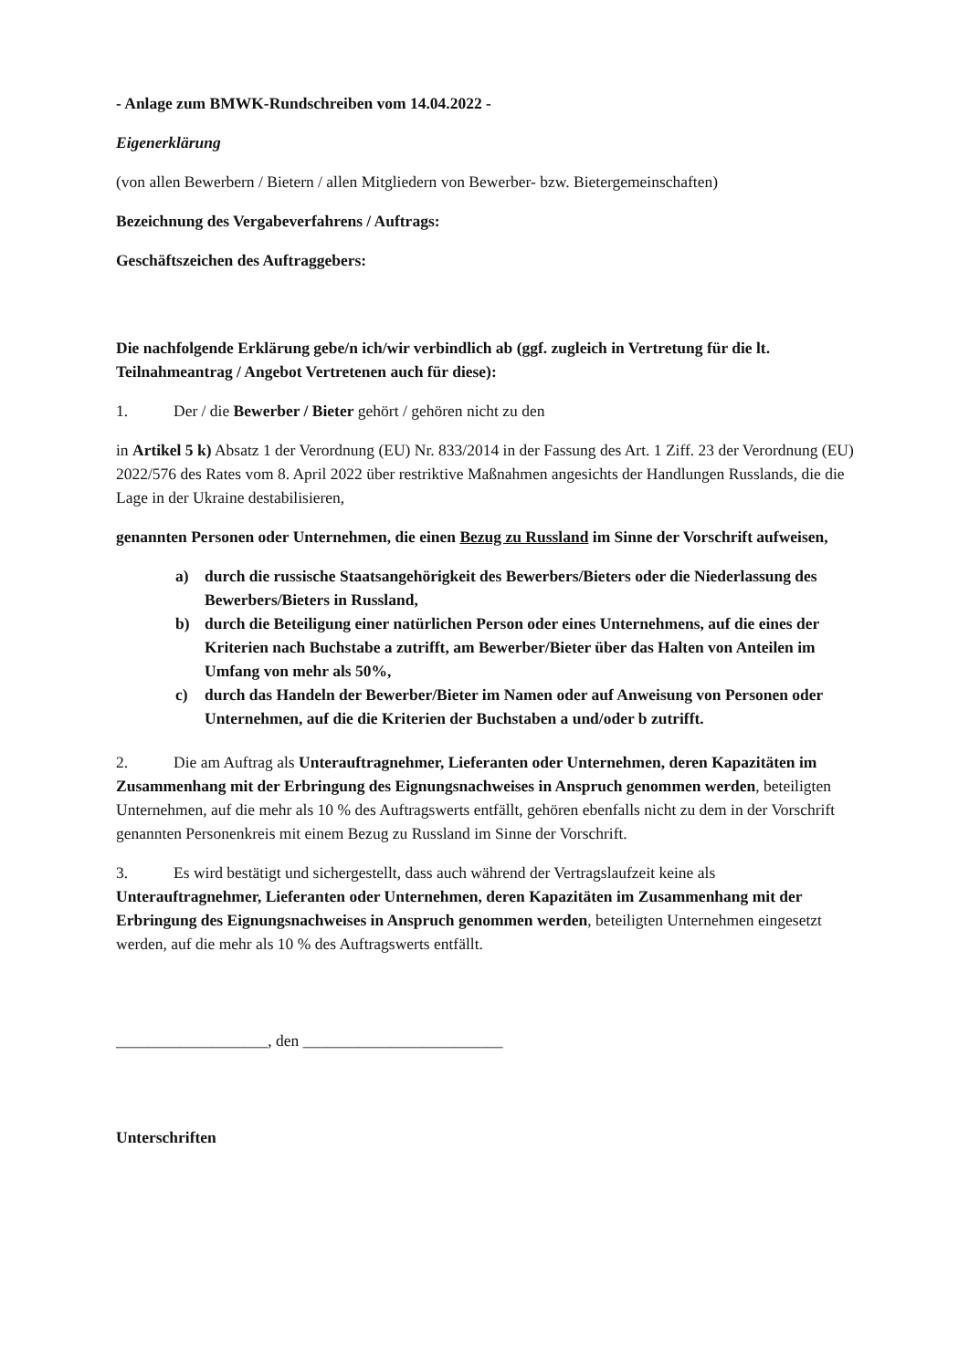- Anlage zum BMWK-Rundschreiben vom 14.04.2022 -
Eigenerklärung
(von allen Bewerbern / Bietern / allen Mitgliedern von Bewerber- bzw. Bietergemeinschaften)
Bezeichnung des Vergabeverfahrens / Auftrags:
Geschäftszeichen des Auftraggebers:
Die nachfolgende Erklärung gebe/n ich/wir verbindlich ab (ggf. zugleich in Vertretung für die lt. Teilnahmeantrag / Angebot Vertretenen auch für diese):
1. Der / die Bewerber / Bieter gehört / gehören nicht zu den
in Artikel 5 k) Absatz 1 der Verordnung (EU) Nr. 833/2014 in der Fassung des Art. 1 Ziff. 23 der Verordnung (EU) 2022/576 des Rates vom 8. April 2022 über restriktive Maßnahmen angesichts der Handlungen Russlands, die die Lage in der Ukraine destabilisieren,
genannten Personen oder Unternehmen, die einen Bezug zu Russland im Sinne der Vorschrift aufweisen,
a) durch die russische Staatsangehörigkeit des Bewerbers/Bieters oder die Niederlassung des Bewerbers/Bieters in Russland,
b) durch die Beteiligung einer natürlichen Person oder eines Unternehmens, auf die eines der Kriterien nach Buchstabe a zutrifft, am Bewerber/Bieter über das Halten von Anteilen im Umfang von mehr als 50%,
c) durch das Handeln der Bewerber/Bieter im Namen oder auf Anweisung von Personen oder Unternehmen, auf die die Kriterien der Buchstaben a und/oder b zutrifft.
2. Die am Auftrag als Unterauftragnehmer, Lieferanten oder Unternehmen, deren Kapazitäten im Zusammenhang mit der Erbringung des Eignungsnachweises in Anspruch genommen werden, beteiligten Unternehmen, auf die mehr als 10 % des Auftragswerts entfällt, gehören ebenfalls nicht zu dem in der Vorschrift genannten Personenkreis mit einem Bezug zu Russland im Sinne der Vorschrift.
3. Es wird bestätigt und sichergestellt, dass auch während der Vertragslaufzeit keine als Unterauftragnehmer, Lieferanten oder Unternehmen, deren Kapazitäten im Zusammenhang mit der Erbringung des Eignungsnachweises in Anspruch genommen werden, beteiligten Unternehmen eingesetzt werden, auf die mehr als 10 % des Auftragswerts entfällt.
___________________, den _________________________
Unterschriften